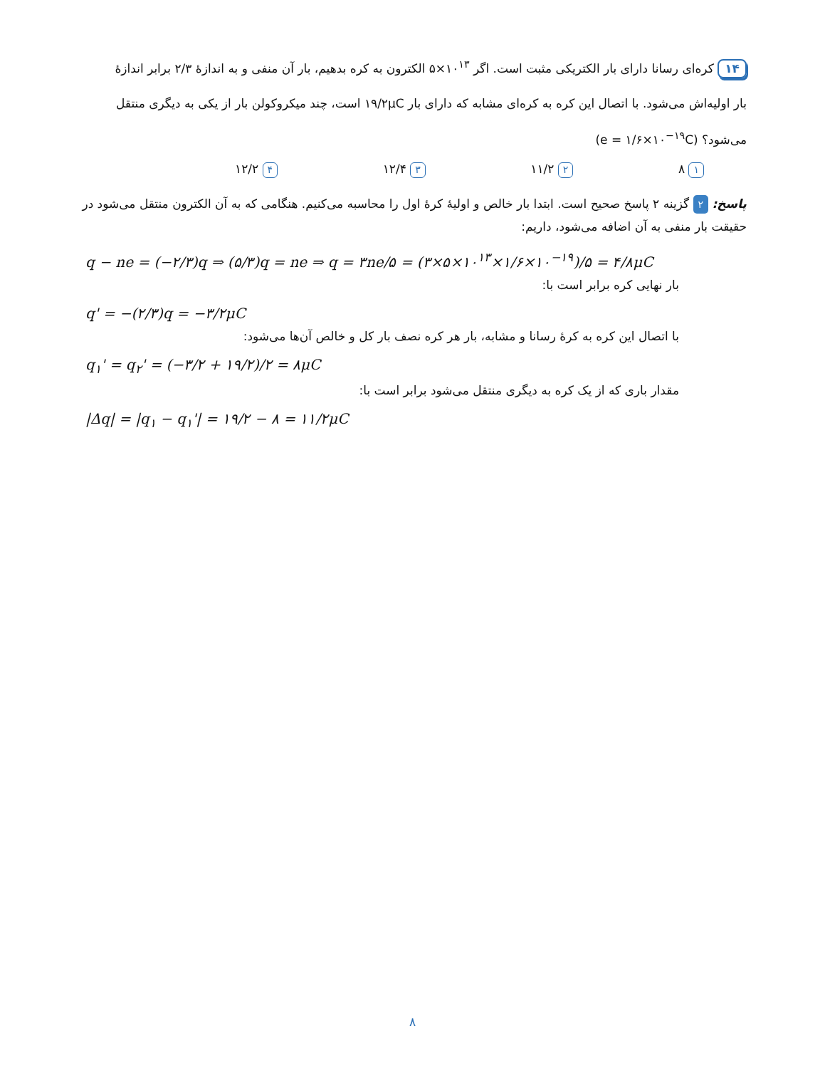۱۴ کره‌ای رسانا دارای بار الکتریکی مثبت است. اگر ۱۰<sup>۱۳</sup>×۵ الکترون به کره بدهیم، بار آن منفی و به اندازهٔ ۲/۳ برابر اندازهٔ بار اولیه‌اش می‌شود. با اتصال این کره به کره‌ای مشابه که دارای بار ۱۹/۲μC است، چند میکروکولن بار از یکی به دیگری منتقل می‌شود؟ (e = ۱/۶×۱۰<sup>−۱۹</sup>C)
۱ ۸ ۲ ۱۱/۲ ۳ ۱۲/۴ ۴ ۱۲/۲
پاسخ: ۲ گزینه ۲ پاسخ صحیح است. ابتدا بار خالص و اولیهٔ کرهٔ اول را محاسبه می‌کنیم. هنگامی که به آن الکترون منتقل می‌شود در حقیقت بار منفی به آن اضافه می‌شود، داریم:
q − ne = (−۲/۳)q ⇒ (۵/۳)q = ne ⇒ q = ۳ne/۵ = (۳×۵×۱۰<sup>۱۳</sup>×۱/۶×۱۰<sup>−۱۹</sup>)/۵ = ۴/۸μC
بار نهایی کره برابر است با:
q' = −(۲/۳)q = −۳/۲μC
با اتصال این کره به کرهٔ رسانا و مشابه، بار هر کره نصف بار کل و خالص آن‌ها می‌شود:
q<sub>۱</sub>' = q<sub>۲</sub>' = (−۳/۲ + ۱۹/۲)/۲ = ۸μC
مقدار باری که از یک کره به دیگری منتقل می‌شود برابر است با:
|Δq| = |q<sub>۱</sub> − q<sub>۱</sub>'| = ۱۹/۲ − ۸ = ۱۱/۲μC
۸